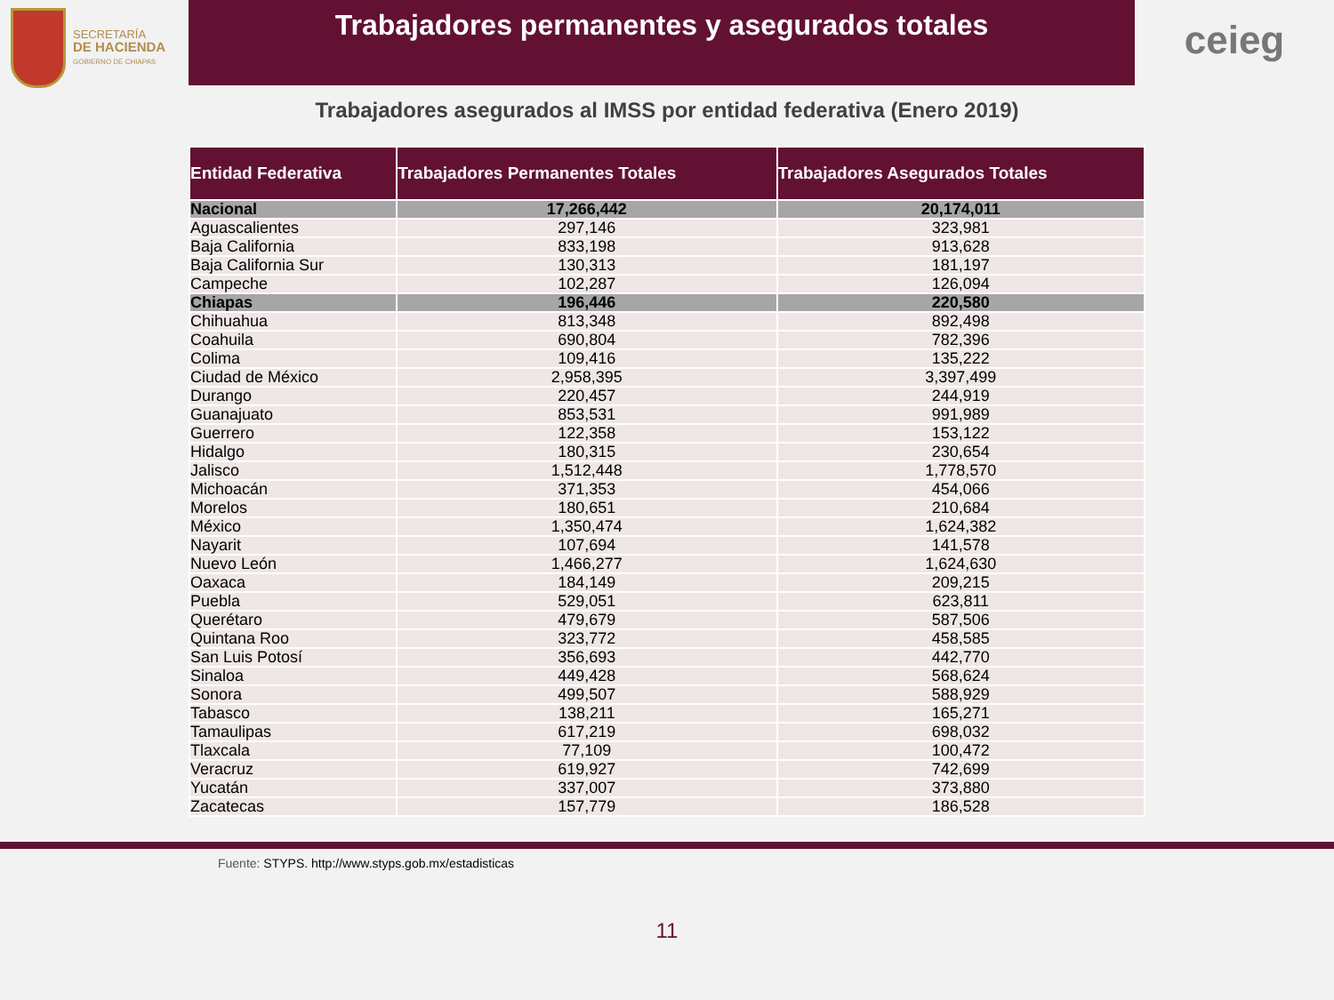SECRETARÍA
DE HACIENDA
GOBIERNO DE CHIAPAS
Trabajadores permanentes y asegurados totales
ceieg
Trabajadores asegurados al IMSS por entidad federativa (Enero 2019)
| Entidad Federativa | Trabajadores Permanentes Totales | Trabajadores Asegurados Totales |
| --- | --- | --- |
| Nacional | 17,266,442 | 20,174,011 |
| Aguascalientes | 297,146 | 323,981 |
| Baja California | 833,198 | 913,628 |
| Baja California Sur | 130,313 | 181,197 |
| Campeche | 102,287 | 126,094 |
| Chiapas | 196,446 | 220,580 |
| Chihuahua | 813,348 | 892,498 |
| Coahuila | 690,804 | 782,396 |
| Colima | 109,416 | 135,222 |
| Ciudad de México | 2,958,395 | 3,397,499 |
| Durango | 220,457 | 244,919 |
| Guanajuato | 853,531 | 991,989 |
| Guerrero | 122,358 | 153,122 |
| Hidalgo | 180,315 | 230,654 |
| Jalisco | 1,512,448 | 1,778,570 |
| Michoacán | 371,353 | 454,066 |
| Morelos | 180,651 | 210,684 |
| México | 1,350,474 | 1,624,382 |
| Nayarit | 107,694 | 141,578 |
| Nuevo León | 1,466,277 | 1,624,630 |
| Oaxaca | 184,149 | 209,215 |
| Puebla | 529,051 | 623,811 |
| Querétaro | 479,679 | 587,506 |
| Quintana Roo | 323,772 | 458,585 |
| San Luis Potosí | 356,693 | 442,770 |
| Sinaloa | 449,428 | 568,624 |
| Sonora | 499,507 | 588,929 |
| Tabasco | 138,211 | 165,271 |
| Tamaulipas | 617,219 | 698,032 |
| Tlaxcala | 77,109 | 100,472 |
| Veracruz | 619,927 | 742,699 |
| Yucatán | 337,007 | 373,880 |
| Zacatecas | 157,779 | 186,528 |
Fuente: STYPS. http://www.styps.gob.mx/estadisticas
11